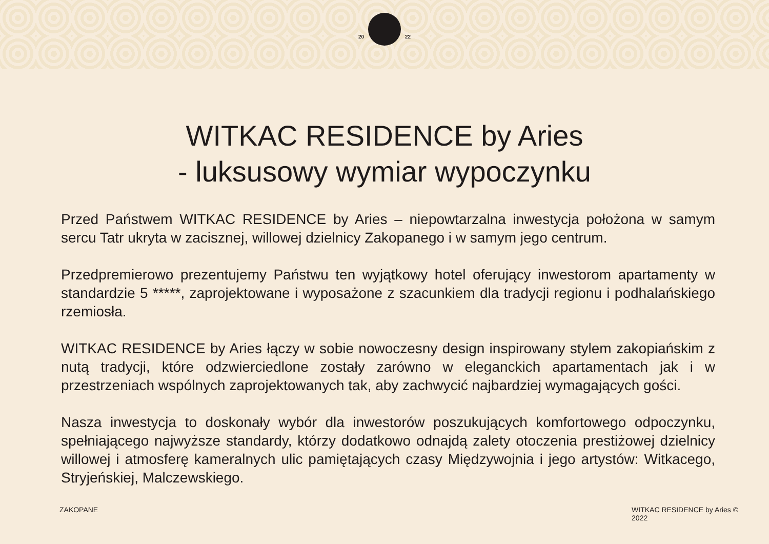20 22
WITKAC RESIDENCE by Aries
- luksusowy wymiar wypoczynku
Przed Państwem WITKAC RESIDENCE by Aries – niepowtarzalna inwestycja położona w samym sercu Tatr ukryta w zacisznej, willowej dzielnicy Zakopanego i w samym jego centrum.
Przedpremierowo prezentujemy Państwu ten wyjątkowy hotel oferujący inwestorom apartamenty w standardzie 5 *****, zaprojektowane i wyposażone z szacunkiem dla tradycji regionu i podhalańskiego rzemiosła.
WITKAC RESIDENCE by Aries łączy w sobie nowoczesny design inspirowany stylem zakopiańskim z nutą tradycji, które odzwierciedlone zostały zarówno w eleganckich apartamentach jak i w przestrzeniach wspólnych zaprojektowanych tak, aby zachwycić najbardziej wymagających gości.
Nasza inwestycja to doskonały wybór dla inwestorów poszukujących komfortowego odpoczynku, spełniającego najwyższe standardy, którzy dodatkowo odnajdą zalety otoczenia prestiżowej dzielnicy willowej i atmosferę kameralnych ulic pamiętających czasy Międzywojnia i jego artystów: Witkacego, Stryjeńskiej, Malczewskiego.
ZAKOPANE WITKAC RESIDENCE by Aries ©
2022